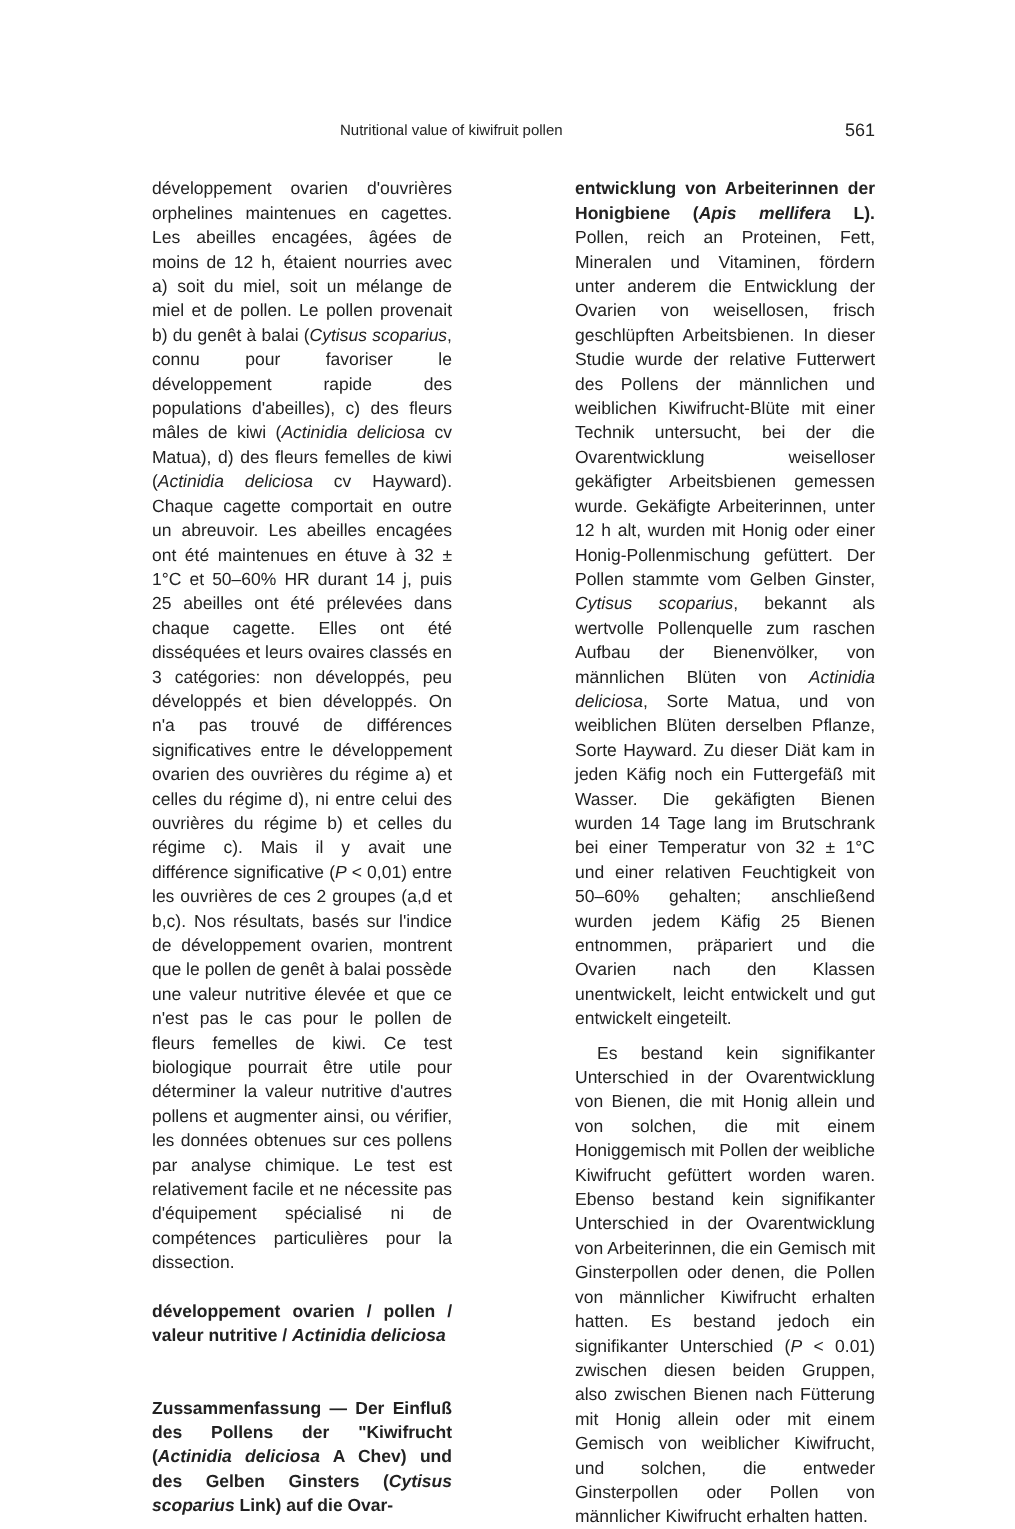Nutritional value of kiwifruit pollen 561
développement ovarien d'ouvrières orphelines maintenues en cagettes. Les abeilles encagées, âgées de moins de 12 h, étaient nourries avec a) soit du miel, soit un mélange de miel et de pollen. Le pollen provenait b) du genêt à balai (Cytisus scoparius, connu pour favoriser le développement rapide des populations d'abeilles), c) des fleurs mâles de kiwi (Actinidia deliciosa cv Matua), d) des fleurs femelles de kiwi (Actinidia deliciosa cv Hayward). Chaque cagette comportait en outre un abreuvoir. Les abeilles encagées ont été maintenues en étuve à 32 ± 1°C et 50–60% HR durant 14 j, puis 25 abeilles ont été prélevées dans chaque cagette. Elles ont été disséquées et leurs ovaires classés en 3 catégories: non développés, peu développés et bien développés. On n'a pas trouvé de différences significatives entre le développement ovarien des ouvrières du régime a) et celles du régime d), ni entre celui des ouvrières du régime b) et celles du régime c). Mais il y avait une différence significative (P < 0,01) entre les ouvrières de ces 2 groupes (a,d et b,c). Nos résultats, basés sur l'indice de développement ovarien, montrent que le pollen de genêt à balai possède une valeur nutritive élevée et que ce n'est pas le cas pour le pollen de fleurs femelles de kiwi. Ce test biologique pourrait être utile pour déterminer la valeur nutritive d'autres pollens et augmenter ainsi, ou vérifier, les données obtenues sur ces pollens par analyse chimique. Le test est relativement facile et ne nécessite pas d'équipement spécialisé ni de compétences particulières pour la dissection.
développement ovarien / pollen / valeur nutritive / Actinidia deliciosa
Zussammenfassung — Der Einfluß des Pollens der "Kiwifrucht (Actinidia deliciosa A Chev) und des Gelben Ginsters (Cytisus scoparius Link) auf die Ovar-
entwicklung von Arbeiterinnen der Honigbiene (Apis mellifera L). Pollen, reich an Proteinen, Fett, Mineralen und Vitaminen, fördern unter anderem die Entwicklung der Ovarien von weisellosen, frisch geschlüpften Arbeitsbienen. In dieser Studie wurde der relative Futterwert des Pollens der männlichen und weiblichen Kiwifrucht-Blüte mit einer Technik untersucht, bei der die Ovarentwicklung weiselloser gekäfigter Arbeitsbienen gemessen wurde. Gekäfigte Arbeiterinnen, unter 12 h alt, wurden mit Honig oder einer Honig-Pollenmischung gefüttert. Der Pollen stammte vom Gelben Ginster, Cytisus scoparius, bekannt als wertvolle Pollenquelle zum raschen Aufbau der Bienenvölker, von männlichen Blüten von Actinidia deliciosa, Sorte Matua, und von weiblichen Blüten derselben Pflanze, Sorte Hayward. Zu dieser Diät kam in jeden Käfig noch ein Futtergefäß mit Wasser. Die gekäfigten Bienen wurden 14 Tage lang im Brutschrank bei einer Temperatur von 32 ± 1°C und einer relativen Feuchtigkeit von 50–60% gehalten; anschließend wurden jedem Käfig 25 Bienen entnommen, präpariert und die Ovarien nach den Klassen unentwickelt, leicht entwickelt und gut entwickelt eingeteilt.
Es bestand kein signifikanter Unterschied in der Ovarentwicklung von Bienen, die mit Honig allein und von solchen, die mit einem Honiggemisch mit Pollen der weibliche Kiwifrucht gefüttert worden waren. Ebenso bestand kein signifikanter Unterschied in der Ovarentwicklung von Arbeiterinnen, die ein Gemisch mit Ginsterpollen oder denen, die Pollen von männlicher Kiwifrucht erhalten hatten. Es bestand jedoch ein signifikanter Unterschied (P < 0.01) zwischen diesen beiden Gruppen, also zwischen Bienen nach Fütterung mit Honig allein oder mit einem Gemisch von weiblicher Kiwifrucht, und solchen, die entweder Ginsterpollen oder Pollen von männlicher Kiwifrucht erhalten hatten.